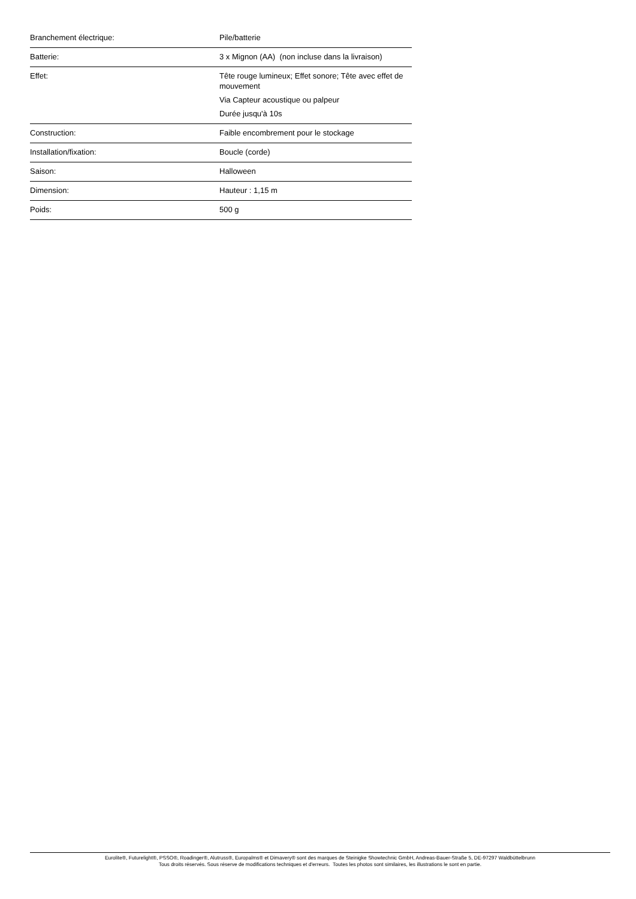| Branchement électrique: | Pile/batterie |
| Batterie: | 3 x Mignon (AA) (non incluse dans la livraison) |
| Effet: | Tête rouge lumineux; Effet sonore; Tête avec effet de mouvement Via Capteur acoustique ou palpeur Durée jusqu'à 10s |
| Construction: | Faible encombrement pour le stockage |
| Installation/fixation: | Boucle (corde) |
| Saison: | Halloween |
| Dimension: | Hauteur : 1,15 m |
| Poids: | 500 g |
Eurolite®, Futurelight®, PSSO®, Roadinger®, Alutruss®, Europalms® et Dimavery® sont des marques de Steinigke Showtechnic GmbH, Andreas-Bauer-Straße 5, DE-97297 Waldbüttelbrunn
Tous droits réservés. Sous réserve de modifications techniques et d'erreurs. Toutes les photos sont similaires, les illustrations le sont en partie.